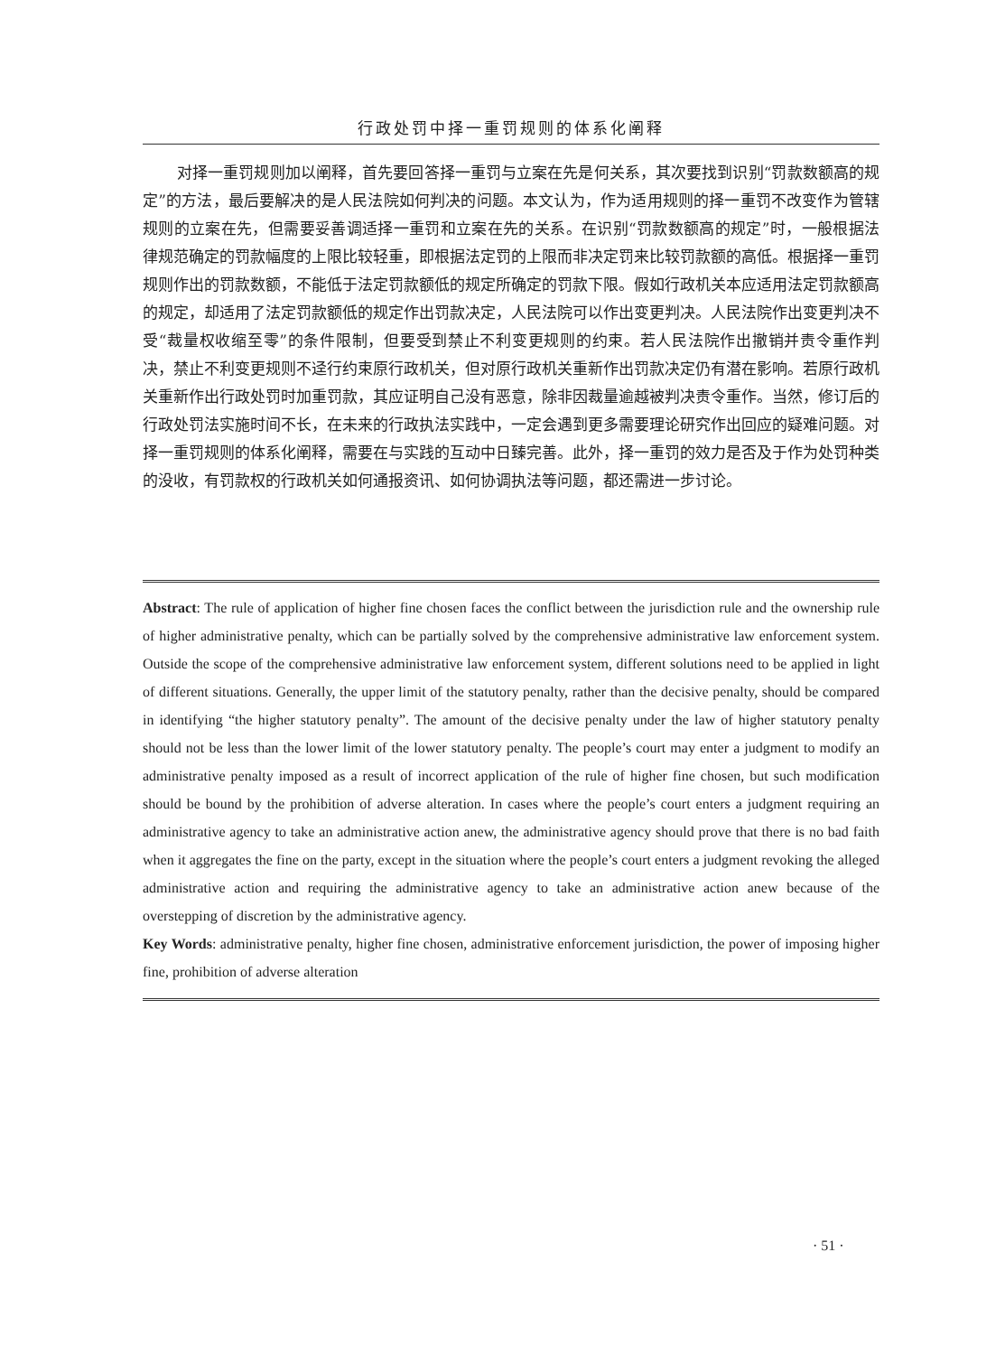行政处罚中择一重罚规则的体系化阐释
对择一重罚规则加以阐释，首先要回答择一重罚与立案在先是何关系，其次要找到识别“罚款数额高的规定”的方法，最后要解决的是人民法院如何判决的问题。本文认为，作为适用规则的择一重罚不改变作为管辖规则的立案在先，但需要妥善调适择一重罚和立案在先的关系。在识别“罚款数额高的规定”时，一般根据法律规范确定的罚款幅度的上限比较轻重，即根据法定罚的上限而非决定罚来比较罚款额的高低。根据择一重罚规则作出的罚款数额，不能低于法定罚款额低的规定所确定的罚款下限。假如行政机关本应适用法定罚款额高的规定，却适用了法定罚款额低的规定作出罚款决定，人民法院可以作出变更判决。人民法院作出变更判决不受“裁量权收缩至零”的条件限制，但要受到禁止不利变更规则的约束。若人民法院作出撤销并责令重作判决，禁止不利变更规则不迳行约束原行政机关，但对原行政机关重新作出罚款决定仍有潜在影响。若原行政机关重新作出行政处罚时加重罚款，其应证明自己没有恶意，除非因裁量逾越被判决责令重作。当然，修订后的行政处罚法实施时间不长，在未来的行政执法实践中，一定会遇到更多需要理论研究作出回应的疑难问题。对择一重罚规则的体系化阐释，需要在与实践的互动中日臻完善。此外，择一重罚的效力是否及于作为处罚种类的没收，有罚款权的行政机关如何通报资讯、如何协调执法等问题，都还需进一步讨论。
Abstract: The rule of application of higher fine chosen faces the conflict between the jurisdiction rule and the ownership rule of higher administrative penalty, which can be partially solved by the comprehensive administrative law enforcement system. Outside the scope of the comprehensive administrative law enforcement system, different solutions need to be applied in light of different situations. Generally, the upper limit of the statutory penalty, rather than the decisive penalty, should be compared in identifying “the higher statutory penalty”. The amount of the decisive penalty under the law of higher statutory penalty should not be less than the lower limit of the lower statutory penalty. The people’s court may enter a judgment to modify an administrative penalty imposed as a result of incorrect application of the rule of higher fine chosen, but such modification should be bound by the prohibition of adverse alteration. In cases where the people’s court enters a judgment requiring an administrative agency to take an administrative action anew, the administrative agency should prove that there is no bad faith when it aggregates the fine on the party, except in the situation where the people’s court enters a judgment revoking the alleged administrative action and requiring the administrative agency to take an administrative action anew because of the overstepping of discretion by the administrative agency.
Key Words: administrative penalty, higher fine chosen, administrative enforcement jurisdiction, the power of imposing higher fine, prohibition of adverse alteration
· 51 ·